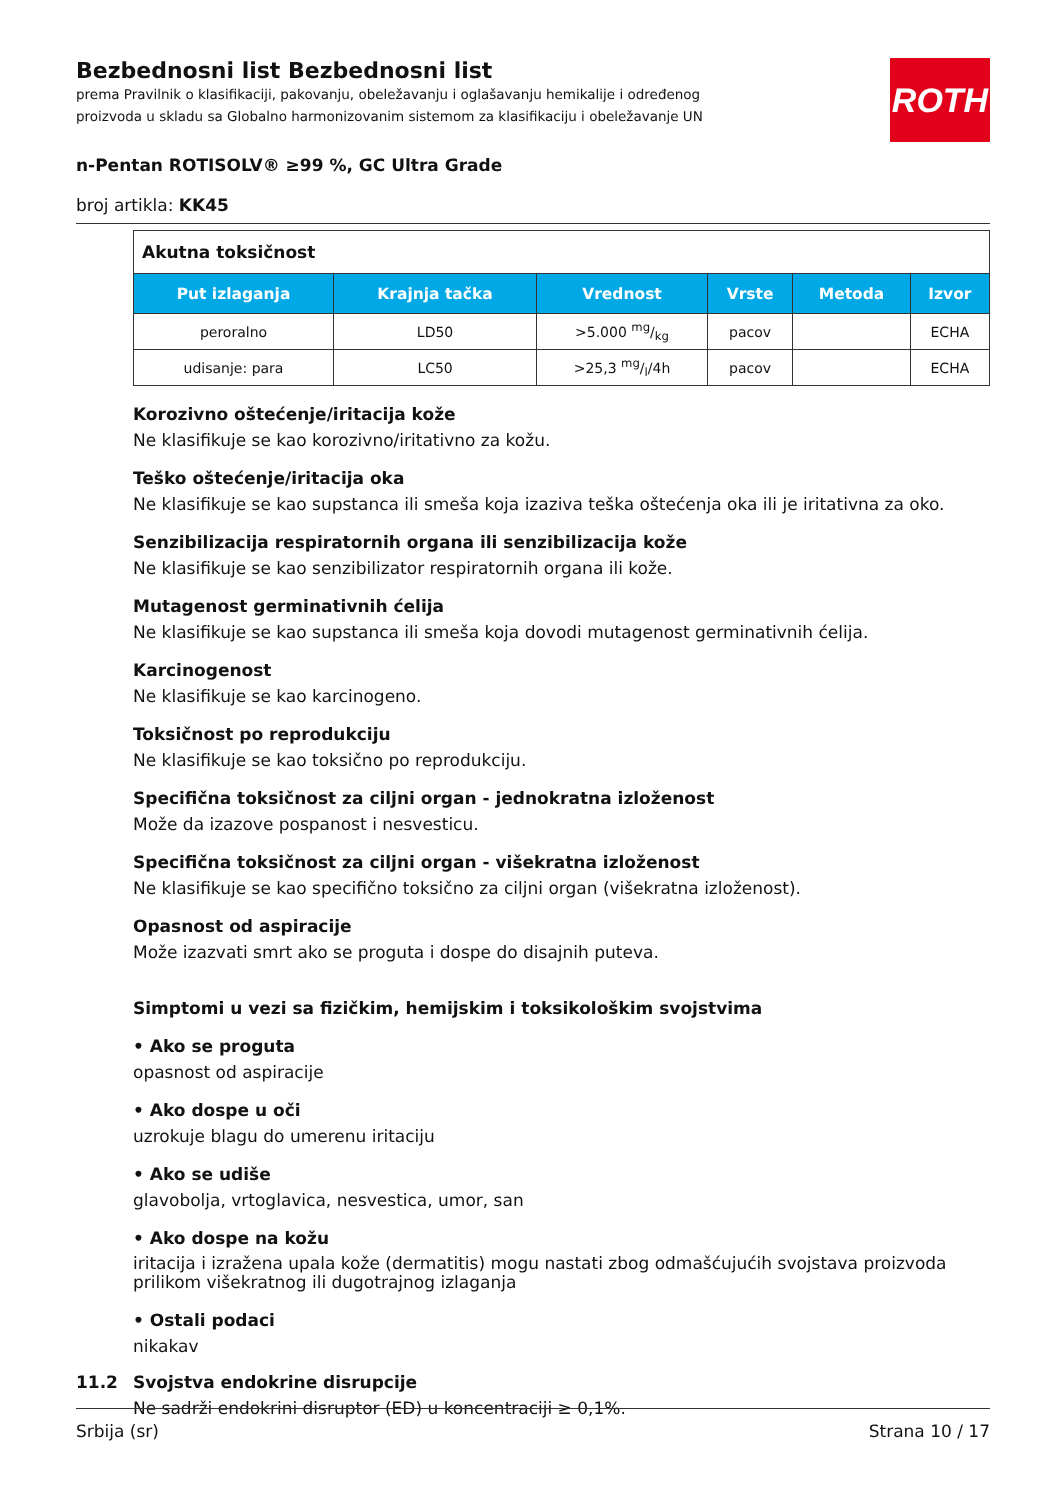ROTH
Bezbednosni list Bezbednosni list
prema Pravilnik o klasifikaciji, pakovanju, obeležavanju i oglašavanju hemikalije i određenog proizvoda u skladu sa Globalno harmonizovanim sistemom za klasifikaciju i obeležavanje UN
n-Pentan ROTISOLV® ≥99 %, GC Ultra Grade
broj artikla: KK45
| Akutna toksičnost | | | | | |
| Put izlaganja | Krajnja tačka | Vrednost | Vrste | Metoda | Izvor |
| peroralno | LD50 | >5.000 mg/kg | pacov | | ECHA |
| udisanje: para | LC50 | >25,3 mg/l/4h | pacov | | ECHA |
Korozivno oštećenje/iritacija kože
Ne klasifikuje se kao korozivno/iritativno za kožu.
Teško oštećenje/iritacija oka
Ne klasifikuje se kao supstanca ili smeša koja izaziva teška oštećenja oka ili je iritativna za oko.
Senzibilizacija respiratornih organa ili senzibilizacija kože
Ne klasifikuje se kao senzibilizator respiratornih organa ili kože.
Mutagenost germinativnih ćelija
Ne klasifikuje se kao supstanca ili smeša koja dovodi mutagenost germinativnih ćelija.
Karcinogenost
Ne klasifikuje se kao karcinogeno.
Toksičnost po reprodukciju
Ne klasifikuje se kao toksično po reprodukciju.
Specifična toksičnost za ciljni organ - jednokratna izloženost
Može da izazove pospanost i nesvesticu.
Specifična toksičnost za ciljni organ - višekratna izloženost
Ne klasifikuje se kao specifično toksično za ciljni organ (višekratna izloženost).
Opasnost od aspiracije
Može izazvati smrt ako se proguta i dospe do disajnih puteva.
Simptomi u vezi sa fizičkim, hemijskim i toksikološkim svojstvima
• Ako se proguta
opasnost od aspiracije
• Ako dospe u oči
uzrokuje blagu do umerenu iritaciju
• Ako se udiše
glavobolja, vrtoglavica, nesvestica, umor, san
• Ako dospe na kožu
iritacija i izražena upala kože (dermatitis) mogu nastati zbog odmašćujućih svojstava proizvoda prilikom višekratnog ili dugotrajnog izlaganja
• Ostali podaci
nikakav
11.2 Svojstva endokrine disrupcije
Ne sadrži endokrini disruptor (ED) u koncentraciji ≥ 0,1%.
Srbija (sr) Strana 10 / 17